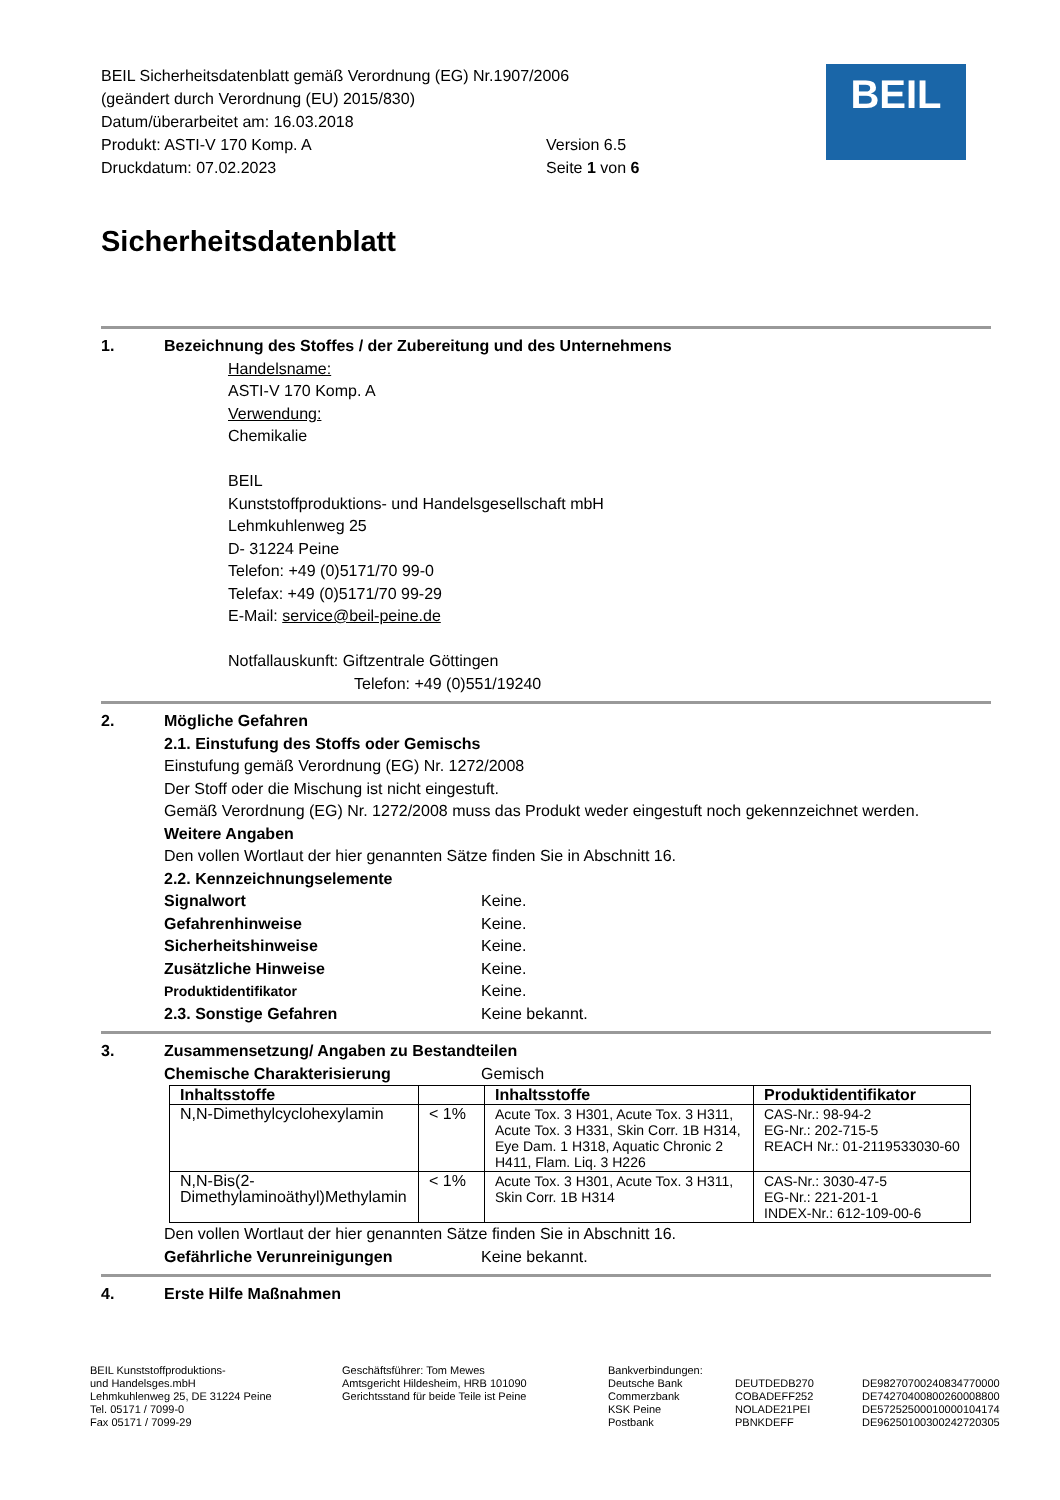BEIL Sicherheitsdatenblatt gemäß Verordnung (EG) Nr.1907/2006
(geändert durch Verordnung (EU) 2015/830)
Datum/überarbeitet am: 16.03.2018
Produkt: ASTI-V 170 Komp. A Version 6.5
Druckdatum: 07.02.2023 Seite 1 von 6
BEIL
Sicherheitsdatenblatt
1. Bezeichnung des Stoffes / der Zubereitung und des Unternehmens
Handelsname:
ASTI-V 170 Komp. A
Verwendung:
Chemikalie
BEIL
Kunststoffproduktions- und Handelsgesellschaft mbH
Lehmkuhlenweg 25
D- 31224 Peine
Telefon: +49 (0)5171/70 99-0
Telefax: +49 (0)5171/70 99-29
E-Mail: service@beil-peine.de
Notfallauskunft: Giftzentrale Göttingen
Telefon: +49 (0)551/19240
2. Mögliche Gefahren
2.1. Einstufung des Stoffs oder Gemischs
Einstufung gemäß Verordnung (EG) Nr. 1272/2008
Der Stoff oder die Mischung ist nicht eingestuft.
Gemäß Verordnung (EG) Nr. 1272/2008 muss das Produkt weder eingestuft noch gekennzeichnet werden.
Weitere Angaben
Den vollen Wortlaut der hier genannten Sätze finden Sie in Abschnitt 16.
2.2. Kennzeichnungselemente
Signalwort Keine.
Gefahrenhinweise Keine.
Sicherheitshinweise Keine.
Zusätzliche Hinweise Keine.
Produktidentifikator Keine.
2.3. Sonstige Gefahren Keine bekannt.
3. Zusammensetzung/ Angaben zu Bestandteilen
Chemische Charakterisierung Gemisch
| Inhaltsstoffe | | Inhaltsstoffe | Produktidentifikator |
| --- | --- | --- | --- |
| N,N-Dimethylcyclohexylamin | < 1% | Acute Tox. 3 H301, Acute Tox. 3 H311, Acute Tox. 3 H331, Skin Corr. 1B H314, Eye Dam. 1 H318, Aquatic Chronic 2 H411, Flam. Liq. 3 H226 | CAS-Nr.: 98-94-2 EG-Nr.: 202-715-5 REACH Nr.: 01-2119533030-60 |
| N,N-Bis(2-Dimethylaminoäthyl)Methylamin | < 1% | Acute Tox. 3 H301, Acute Tox. 3 H311, Skin Corr. 1B H314 | CAS-Nr.: 3030-47-5 EG-Nr.: 221-201-1 INDEX-Nr.: 612-109-00-6 |
Den vollen Wortlaut der hier genannten Sätze finden Sie in Abschnitt 16.
Gefährliche Verunreinigungen Keine bekannt.
4. Erste Hilfe Maßnahmen
BEIL Kunststoffproduktions-
und Handelsges.mbH
Lehmkuhlenweg 25, DE 31224 Peine
Tel. 05171 / 7099-0
Fax 05171 / 7099-29
Geschäftsführer: Tom Mewes
Amtsgericht Hildesheim, HRB 101090
Gerichtsstand für beide Teile ist Peine
Bankverbindungen:
Deutsche Bank
Commerzbank
KSK Peine
Postbank
DEUTDEDB270
COBADEFF252
NOLADE21PEI
PBNKDEFF
DE98270700240834770000
DE74270400800260008800
DE57252500010000104174
DE96250100300242720305